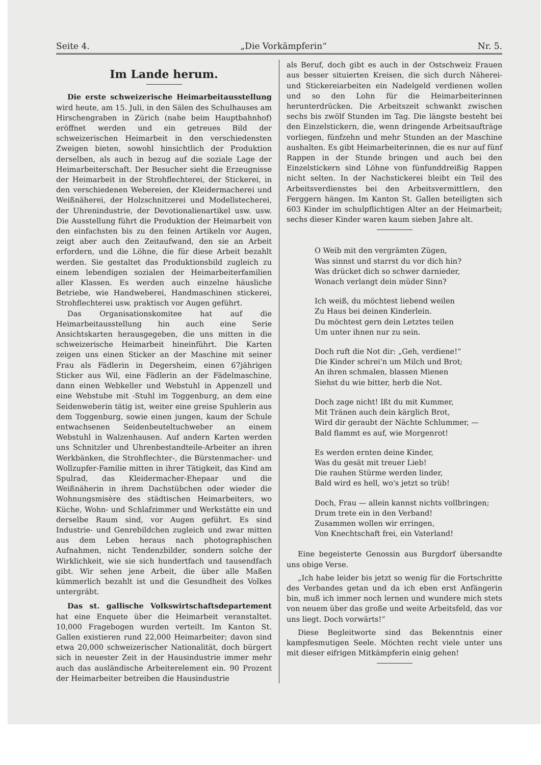Seite 4. „Die Vorkämpferin“Nr. 5.
Im Lande herum.
Die erste schweizerische Heimarbeitausstellung wird heute, am 15. Juli, in den Sälen des Schulhauses am Hirschengraben in Zürich (nahe beim Hauptbahnhof) eröffnet werden und ein getreues Bild der schweizerischen Heimarbeit in den verschiedensten Zweigen bieten, sowohl hinsichtlich der Produktion derselben, als auch in bezug auf die soziale Lage der Heimarbeiterschaft. Der Besucher sieht die Erzeugnisse der Heimarbeit in der Strohflechterei, der Stickerei, in den verschiedenen Webereien, der Kleidermacherei und Weißnäherei, der Holzschnitzerei und Modellstecherei, der Uhrenindustrie, der Devotionalienartikel usw. usw. Die Ausstellung führt die Produktion der Heimarbeit von den einfachsten bis zu den feinen Artikeln vor Augen, zeigt aber auch den Zeitaufwand, den sie an Arbeit erfordern, und die Löhne, die für diese Arbeit bezahlt werden. Sie gestaltet das Produktionsbild zugleich zu einem lebendigen sozialen der Heimarbeiterfamilien aller Klassen. Es werden auch einzelne häusliche Betriebe, wie Handweberei, Handmaschinen stickerei, Strohflechterei usw. praktisch vor Augen geführt.
Das Organisationskomitee hat auf die Heimarbeitausstellung hin auch eine Serie Ansichtskarten herausgegeben, die uns mitten in die schweizerische Heimarbeit hineinführt. Die Karten zeigen uns einen Sticker an der Maschine mit seiner Frau als Fädlerin in Degersheim, einen 67jährigen Sticker aus Wil, eine Fädlerin an der Fädelmaschine, dann einen Webkeller und Webstuhl in Appenzell und eine Webstube mit -Stuhl im Toggenburg, an dem eine Seidenweberin tätig ist, weiter eine greise Spuhlerin aus dem Toggenburg, sowie einen jungen, kaum der Schule entwachsenen Seidenbeuteltuchweber an einem Webstuhl in Walzenhausen. Auf andern Karten werden uns Schnitzler und Uhrenbestandteile-Arbeiter an ihren Werkbänken, die Strohflechter-, die Bürstenmacher- und Wollzupfer-Familie mitten in ihrer Tätigkeit, das Kind am Spulrad, das Kleidermacher-Ehepaar und die Weißnäherin in ihrem Dachstübchen oder wieder die Wohnungsmisère des städtischen Heimarbeiters, wo Küche, Wohn- und Schlafzimmer und Werkstätte ein und derselbe Raum sind, vor Augen geführt. Es sind Industrie- und Genrebildchen zugleich und zwar mitten aus dem Leben heraus nach photographischen Aufnahmen, nicht Tendenzbilder, sondern solche der Wirklichkeit, wie sie sich hundertfach und tausendfach gibt. Wir sehen jene Arbeit, die über alle Maßen kümmerlich bezahlt ist und die Gesundheit des Volkes untergräbt.
Das st. gallische Volkswirtschaftsdepartement hat eine Enquete über die Heimarbeit veranstaltet. 10,000 Fragebogen wurden verteilt. Im Kanton St. Gallen existieren rund 22,000 Heimarbeiter; davon sind etwa 20,000 schweizerischer Nationalität, doch bürgert sich in neuester Zeit in der Hausindustrie immer mehr auch das ausländische Arbeiterelement ein. 90 Prozent der Heimarbeiter betreiben die Hausindustrie
als Beruf, doch gibt es auch in der Ostschweiz Frauen aus besser situierten Kreisen, die sich durch Näherei- und Stickereiarbeiten ein Nadelgeld verdienen wollen und so den Lohn für die Heimarbeiterinnen herunterdrücken. Die Arbeitszeit schwankt zwischen sechs bis zwölf Stunden im Tag. Die längste besteht bei den Einzelstickern, die, wenn dringende Arbeitsaufträge vorliegen, fünfzehn und mehr Stunden an der Maschine aushalten. Es gibt Heimarbeiterinnen, die es nur auf fünf Rappen in der Stunde bringen und auch bei den Einzelstickern sind Löhne von fünfunddreißig Rappen nicht selten. In der Nachstickerei bleibt ein Teil des Arbeitsverdienstes bei den Arbeitsvermittlern, den Ferggern hängen. Im Kanton St. Gallen beteiligten sich 603 Kinder im schulpflichtigen Alter an der Heimarbeit; sechs dieser Kinder waren kaum sieben Jahre alt.
O Weib mit den vergrämten Zügen,
Was sinnst und starrst du vor dich hin?
Was drücket dich so schwer darnieder,
Wonach verlangt dein müder Sinn?
Ich weiß, du möchtest liebend weilen
Zu Haus bei deinen Kinderlein.
Du möchtest gern dein Letztes teilen
Um unter ihnen nur zu sein.
Doch ruft die Not dir: „Geh, verdiene!“
Die Kinder schrei'n um Milch und Brot;
An ihren schmalen, blassen Mienen
Siehst du wie bitter, herb die Not.
Doch zage nicht! Ißt du mit Kummer,
Mit Tränen auch dein kärglich Brot,
Wird dir geraubt der Nächte Schlummer, —
Bald flammt es auf, wie Morgenrot!
Es werden ernten deine Kinder,
Was du gesät mit treuer Lieb!
Die rauhen Stürme werden linder,
Bald wird es hell, wo's jetzt so trüb!
Doch, Frau — allein kannst nichts vollbringen;
Drum trete ein in den Verband!
Zusammen wollen wir erringen,
Von Knechtschaft frei, ein Vaterland!
Eine begeisterte Genossin aus Burgdorf übersandte uns obige Verse.
„Ich habe leider bis jetzt so wenig für die Fortschritte des Verbandes getan und da ich eben erst Anfängerin bin, muß ich immer noch lernen und wundere mich stets von neuem über das große und weite Arbeitsfeld, das vor uns liegt. Doch vorwärts!“
Diese Begleitworte sind das Bekenntnis einer kampfesmutigen Seele. Möchten recht viele unter uns mit dieser eifrigen Mitkämpferin einig gehen!